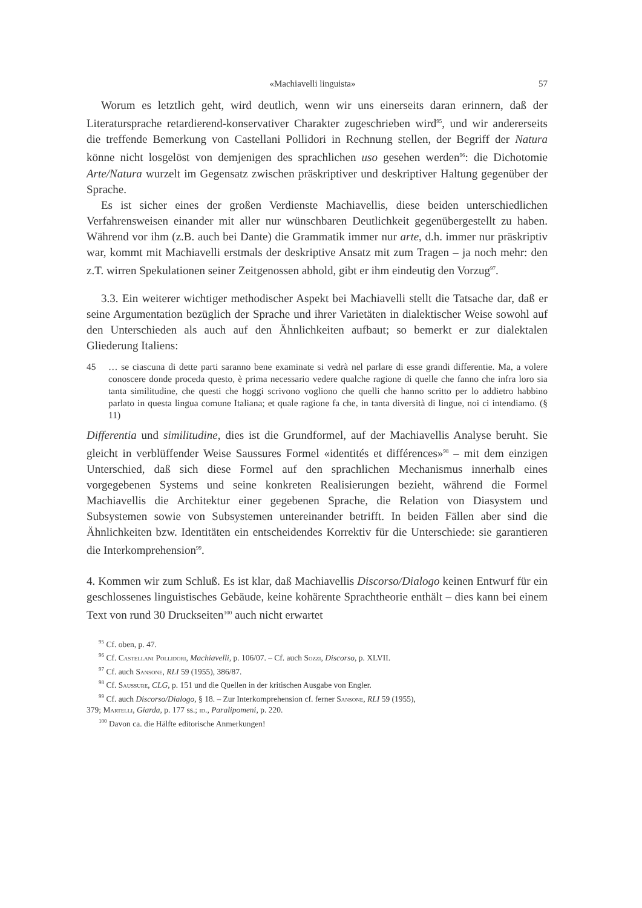«Machiavelli linguista» 57
Worum es letztlich geht, wird deutlich, wenn wir uns einerseits daran erinnern, daß der Literatursprache retardierend-konservativer Charakter zugeschrieben wird<sup>95</sup>, und wir andererseits die treffende Bemerkung von Castellani Pollidori in Rechnung stellen, der Begriff der Natura könne nicht losgelöst von demjenigen des sprachlichen uso gesehen werden<sup>96</sup>: die Dichotomie Arte/Natura wurzelt im Gegensatz zwischen präskriptiver und deskriptiver Haltung gegenüber der Sprache.
Es ist sicher eines der großen Verdienste Machiavellis, diese beiden unterschiedlichen Verfahrensweisen einander mit aller nur wünschbaren Deutlichkeit gegenübergestellt zu haben. Während vor ihm (z.B. auch bei Dante) die Grammatik immer nur arte, d.h. immer nur präskriptiv war, kommt mit Machiavelli erstmals der deskriptive Ansatz mit zum Tragen – ja noch mehr: den z.T. wirren Spekulationen seiner Zeitgenossen abhold, gibt er ihm eindeutig den Vorzug<sup>97</sup>.
3.3. Ein weiterer wichtiger methodischer Aspekt bei Machiavelli stellt die Tatsache dar, daß er seine Argumentation bezüglich der Sprache und ihrer Varietäten in dialektischer Weise sowohl auf den Unterschieden als auch auf den Ähnlichkeiten aufbaut; so bemerkt er zur dialektalen Gliederung Italiens:
45 … se ciascuna di dette parti saranno bene examinate si vedrà nel parlare di esse grandi differentie. Ma, a volere conoscere donde proceda questo, è prima necessario vedere qualche ragione di quelle che fanno che infra loro sia tanta similitudine, che questi che hoggi scrivono vogliono che quelli che hanno scritto per lo addietro habbino parlato in questa lingua comune Italiana; et quale ragione fa che, in tanta diversità di lingue, noi ci intendiamo. (§ 11)
Differentia und similitudine, dies ist die Grundformel, auf der Machiavellis Analyse beruht. Sie gleicht in verblüffender Weise Saussures Formel «identités et différences»<sup>98</sup> – mit dem einzigen Unterschied, daß sich diese Formel auf den sprachlichen Mechanismus innerhalb eines vorgegebenen Systems und seine konkreten Realisierungen bezieht, während die Formel Machiavellis die Architektur einer gegebenen Sprache, die Relation von Diasystem und Subsystemen sowie von Subsystemen untereinander betrifft. In beiden Fällen aber sind die Ähnlichkeiten bzw. Identitäten ein entscheidendes Korrektiv für die Unterschiede: sie garantieren die Interkomprehension<sup>99</sup>.
4. Kommen wir zum Schluß. Es ist klar, daß Machiavellis Discorso/Dialogo keinen Entwurf für ein geschlossenes linguistisches Gebäude, keine kohärente Sprachtheorie enthält – dies kann bei einem Text von rund 30 Druckseiten<sup>100</sup> auch nicht erwartet
<sup>95</sup> Cf. oben, p. 47.
<sup>96</sup> Cf. Castellani Pollidori, Machiavelli, p. 106/07. – Cf. auch Sozzi, Discorso, p. XLVII.
<sup>97</sup> Cf. auch Sansone, RLI 59 (1955), 386/87.
<sup>98</sup> Cf. Saussure, CLG, p. 151 und die Quellen in der kritischen Ausgabe von Engler.
<sup>99</sup> Cf. auch Discorso/Dialogo, § 18. – Zur Interkomprehension cf. ferner Sansone, RLI 59 (1955),
379; Martelli, Giarda, p. 177 ss.; id., Paralipomeni, p. 220.
<sup>100</sup> Davon ca. die Hälfte editorische Anmerkungen!